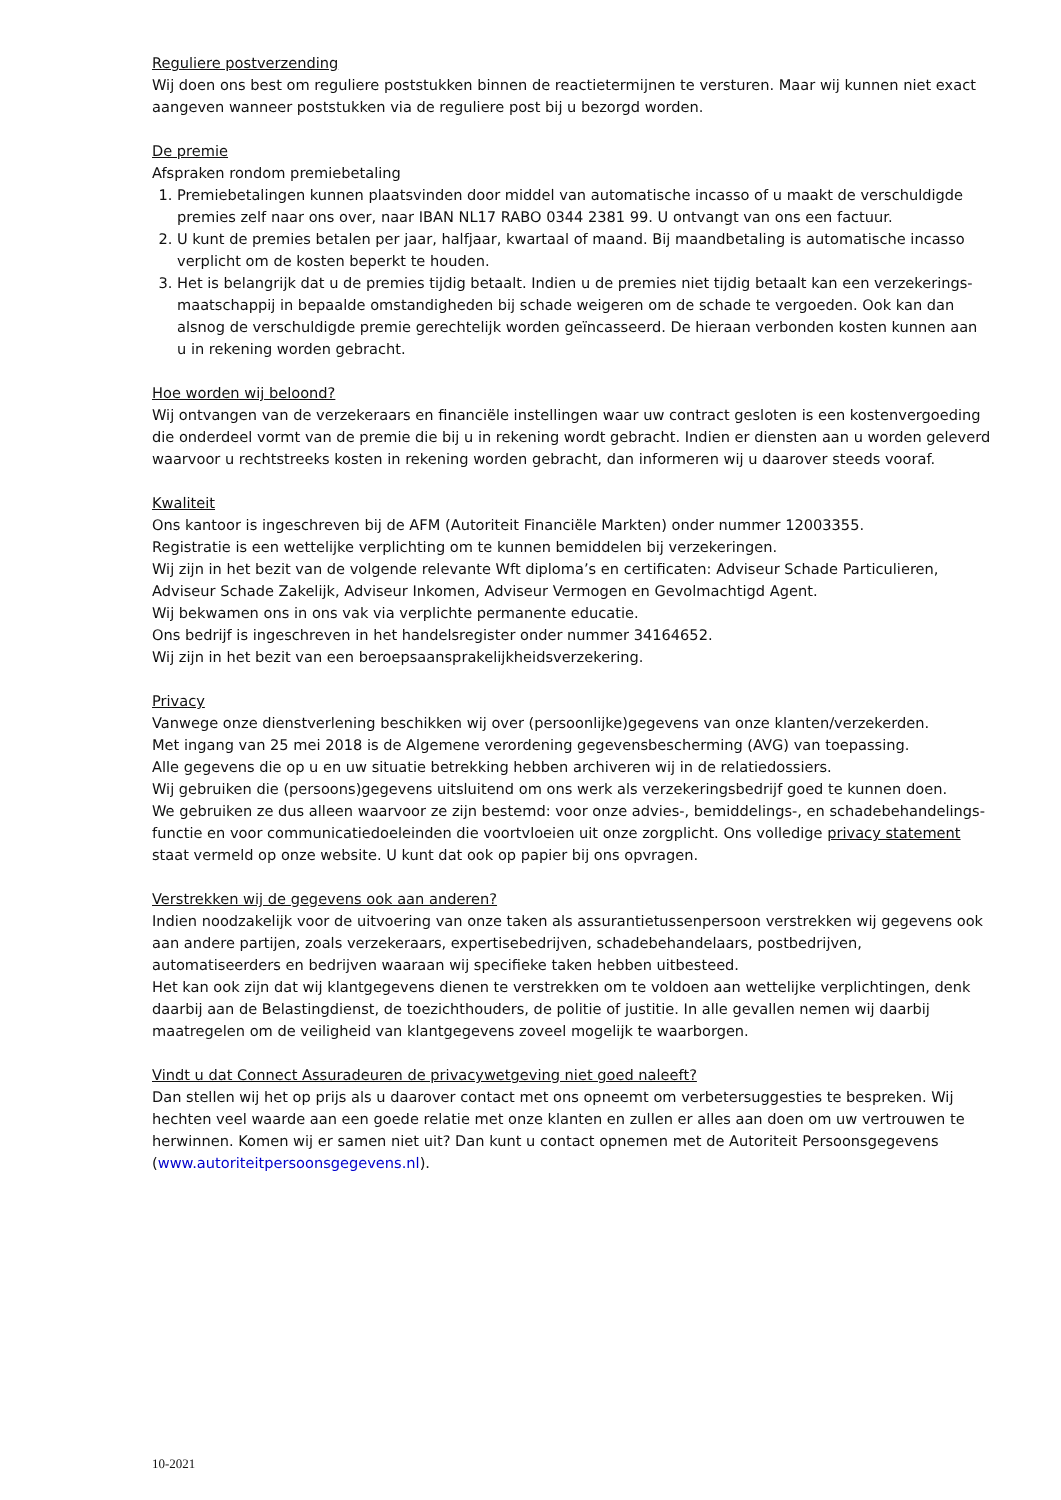Reguliere postverzending
Wij doen ons best om reguliere poststukken binnen de reactietermijnen te versturen. Maar wij kunnen niet exact aangeven wanneer poststukken via de reguliere post bij u bezorgd worden.
De premie
Afspraken rondom premiebetaling
1. Premiebetalingen kunnen plaatsvinden door middel van automatische incasso of u maakt de verschuldigde premies zelf naar ons over, naar IBAN NL17 RABO 0344 2381 99. U ontvangt van ons een factuur.
2. U kunt de premies betalen per jaar, halfjaar, kwartaal of maand. Bij maandbetaling is automatische incasso verplicht om de kosten beperkt te houden.
3. Het is belangrijk dat u de premies tijdig betaalt. Indien u de premies niet tijdig betaalt kan een verzekerings-maatschappij in bepaalde omstandigheden bij schade weigeren om de schade te vergoeden. Ook kan dan alsnog de verschuldigde premie gerechtelijk worden geïncasseerd. De hieraan verbonden kosten kunnen aan u in rekening worden gebracht.
Hoe worden wij beloond?
Wij ontvangen van de verzekeraars en financiële instellingen waar uw contract gesloten is een kostenvergoeding die onderdeel vormt van de premie die bij u in rekening wordt gebracht. Indien er diensten aan u worden geleverd waarvoor u rechtstreeks kosten in rekening worden gebracht, dan informeren wij u daarover steeds vooraf.
Kwaliteit
Ons kantoor is ingeschreven bij de AFM (Autoriteit Financiële Markten) onder nummer 12003355.
Registratie is een wettelijke verplichting om te kunnen bemiddelen bij verzekeringen.
Wij zijn in het bezit van de volgende relevante Wft diploma’s en certificaten: Adviseur Schade Particulieren, Adviseur Schade Zakelijk, Adviseur Inkomen, Adviseur Vermogen en Gevolmachtigd Agent.
Wij bekwamen ons in ons vak via verplichte permanente educatie.
Ons bedrijf is ingeschreven in het handelsregister onder nummer 34164652.
Wij zijn in het bezit van een beroepsaansprakelijkheidsverzekering.
Privacy
Vanwege onze dienstverlening beschikken wij over (persoonlijke)gegevens van onze klanten/verzekerden.
Met ingang van 25 mei 2018 is de Algemene verordening gegevensbescherming (AVG) van toepassing.
Alle gegevens die op u en uw situatie betrekking hebben archiveren wij in de relatiedossiers.
Wij gebruiken die (persoons)gegevens uitsluitend om ons werk als verzekeringsbedrijf goed te kunnen doen.
We gebruiken ze dus alleen waarvoor ze zijn bestemd: voor onze advies-, bemiddelings-, en schadebehandelings-functie en voor communicatiedoeleinden die voortvloeien uit onze zorgplicht. Ons volledige privacy statement staat vermeld op onze website. U kunt dat ook op papier bij ons opvragen.
Verstrekken wij de gegevens ook aan anderen?
Indien noodzakelijk voor de uitvoering van onze taken als assurantietussenpersoon verstrekken wij gegevens ook aan andere partijen, zoals verzekeraars, expertisebedrijven, schadebehandelaars, postbedrijven, automatiseerders en bedrijven waaraan wij specifieke taken hebben uitbesteed.
Het kan ook zijn dat wij klantgegevens dienen te verstrekken om te voldoen aan wettelijke verplichtingen, denk daarbij aan de Belastingdienst, de toezichthouders, de politie of justitie. In alle gevallen nemen wij daarbij maatregelen om de veiligheid van klantgegevens zoveel mogelijk te waarborgen.
Vindt u dat Connect Assuradeuren de privacywetgeving niet goed naleeft?
Dan stellen wij het op prijs als u daarover contact met ons opneemt om verbetersuggesties te bespreken. Wij hechten veel waarde aan een goede relatie met onze klanten en zullen er alles aan doen om uw vertrouwen te herwinnen. Komen wij er samen niet uit? Dan kunt u contact opnemen met de Autoriteit Persoonsgegevens (www.autoriteitpersoonsgegevens.nl).
10-2021